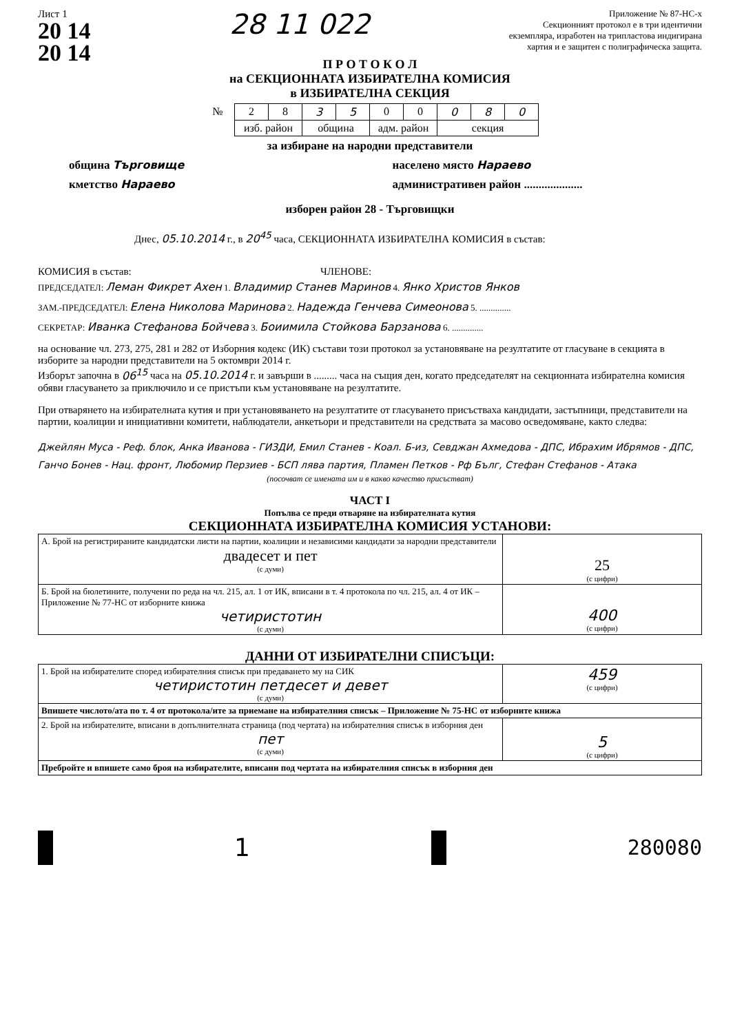Лист 1
20 14
20 14
28 11 022
Приложение № 87-НС-х
Секционният протокол е в три идентични
екземпляра, изработен на трипластова индигирана
хартия и е защитен с полиграфическа защита.
П Р О Т О К О Л
на СЕКЦИОННАТА ИЗБИРАТЕЛНА КОМИСИЯ
в ИЗБИРАТЕЛНА СЕКЦИЯ
| № | 2 | 8 | 3 | 5 | 0 | 0 | 0 | 8 | 0 |
| | изб. район | | община | | адм. район | | секция | | |
за избиране на народни представители
община Търговище населено място Нараево
кметство Нараево административен район ....................
изборен район 28 - Търговищки
Днес, 05.10.2014 г., в 20<sup>45</sup> часа, СЕКЦИОННАТА ИЗБИРАТЕЛНА КОМИСИЯ в състав:
КОМИСИЯ в състав: ЧЛЕНОВЕ:
ПРЕДСЕДАТЕЛ: Леман Фикрет Ахен 1. Владимир Станев Маринов 4. Янко Христов Янков
ЗАМ.-ПРЕДСЕДАТЕЛ: Елена Николова Маринова 2. Надежда Генчева Симеонова 5. ..............
СЕКРЕТАР: Иванка Стефанова Бойчева 3. Боиимила Стойкова Барзанова 6. ..............
на основание чл. 273, 275, 281 и 282 от Изборния кодекс (ИК) състави този протокол за установяване на резултатите от гласуване в секцията в изборите за народни представители на 5 октомври 2014 г.
Изборът започна в 06<sup>15</sup> часа на 05.10.2014 г. и завърши в ......... часа на същия ден, когато председателят на секционната избирателна комисия обяви гласуването за приключило и се пристъпи към установяване на резултатите.
При отварянето на избирателната кутия и при установяването на резултатите от гласуването присъстваха кандидати, застъпници, представители на партии, коалиции и инициативни комитети, наблюдатели, анкетьори и представители на средствата за масово осведомяване, както следва:
Джейлян Муса - Реф. блок, Анка Иванова - ГИЗДИ, Емил Станев - Коал. Б-из, Севджан Ахмедова - ДПС, Ибрахим Ибрямов - ДПС, Ганчо Бонев - Нац. фронт, Любомир Перзиев - БСП лява партия, Пламен Петков - Рф Бълг, Стефан Стефанов - Атака
(посочват се имената им и в какво качество присъстват)
ЧАСТ I
Попълва се преди отваряне на избирателната кутия
СЕКЦИОННАТА ИЗБИРАТЕЛНА КОМИСИЯ УСТАНОВИ:
| А. Брой на регистрираните кандидатски листи на партии, коалиции и независими кандидати за народни представители двадесет и пет (с думи) | 25 (с цифри) |
| Б. Брой на бюлетините, получени по реда на чл. 215, ал. 1 от ИК, вписани в т. 4 протокола по чл. 215, ал. 4 от ИК – Приложение № 77-НС от изборните книжа четиристотин (с думи) | 400 (с цифри) |
ДАННИ ОТ ИЗБИРАТЕЛНИ СПИСЪЦИ:
| 1. Брой на избирателите според избирателния списък при предаването му на СИК четиристотин петдесет и девет (с думи) | 459 (с цифри) |
| Впишете числото/ата по т. 4 от протокола/ите за приемане на избирателния списък – Приложение № 75-НС от изборните книжа | |
| 2. Брой на избирателите, вписани в допълнителната страница (под чертата) на избирателния списък в изборния ден пет (с думи) | 5 (с цифри) |
| Пребройте и впишете само броя на избирателите, вписани под чертата на избирателния списък в изборния ден | |
1
280080